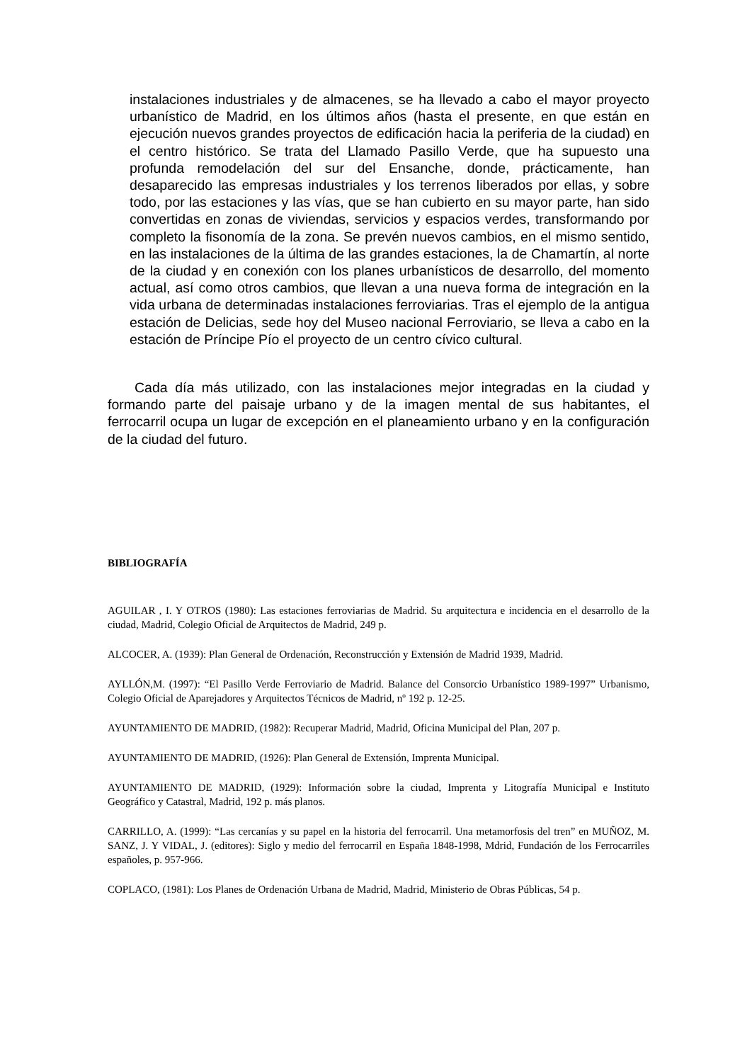instalaciones industriales y de almacenes, se ha llevado a cabo el mayor proyecto urbanístico de Madrid, en los últimos años (hasta el presente, en que están en ejecución nuevos grandes proyectos de edificación hacia la periferia de la ciudad) en el centro histórico. Se trata del Llamado Pasillo Verde, que ha supuesto una profunda remodelación del sur del Ensanche, donde, prácticamente, han desaparecido las empresas industriales y los terrenos liberados por ellas, y sobre todo, por las estaciones y las vías, que se han cubierto en su mayor parte, han sido convertidas en zonas de viviendas, servicios y espacios verdes, transformando por completo la fisonomía de la zona. Se prevén nuevos cambios, en el mismo sentido, en las instalaciones de la última de las grandes estaciones, la de Chamartín, al norte de la ciudad y en conexión con los planes urbanísticos de desarrollo, del momento actual, así como otros cambios, que llevan a una nueva forma de integración en la vida urbana de determinadas instalaciones ferroviarias. Tras el ejemplo de la antigua estación de Delicias, sede hoy del Museo nacional Ferroviario, se lleva a cabo en la estación de Príncipe Pío el proyecto de un centro cívico cultural.
Cada día más utilizado, con las instalaciones mejor integradas en la ciudad y formando parte del paisaje urbano y de la imagen mental de sus habitantes, el ferrocarril ocupa un lugar de excepción en el planeamiento urbano y en la configuración de la ciudad del futuro.
BIBLIOGRAFÍA
AGUILAR , I. Y OTROS (1980): Las estaciones ferroviarias de Madrid. Su arquitectura e incidencia en el desarrollo de la ciudad, Madrid, Colegio Oficial de Arquitectos de Madrid, 249 p.
ALCOCER, A. (1939): Plan General de Ordenación, Reconstrucción y Extensión de Madrid 1939, Madrid.
AYLLÓN,M. (1997): “El Pasillo Verde Ferroviario de Madrid. Balance del Consorcio Urbanístico 1989-1997” Urbanismo, Colegio Oficial de Aparejadores y Arquitectos Técnicos de Madrid, nº 192 p. 12-25.
AYUNTAMIENTO DE MADRID, (1982): Recuperar Madrid, Madrid, Oficina Municipal del Plan, 207 p.
AYUNTAMIENTO DE MADRID, (1926): Plan General de Extensión, Imprenta Municipal.
AYUNTAMIENTO DE MADRID, (1929): Información sobre la ciudad, Imprenta y Litografía Municipal e Instituto Geográfico y Catastral, Madrid, 192 p. más planos.
CARRILLO, A. (1999): “Las cercanías y su papel en la historia del ferrocarril. Una metamorfosis del tren” en MUÑOZ, M. SANZ, J. Y VIDAL, J. (editores): Siglo y medio del ferrocarril en España 1848-1998, Mdrid, Fundación de los Ferrocarriles españoles, p. 957-966.
COPLACO, (1981): Los Planes de Ordenación Urbana de Madrid, Madrid, Ministerio de Obras Públicas, 54 p.